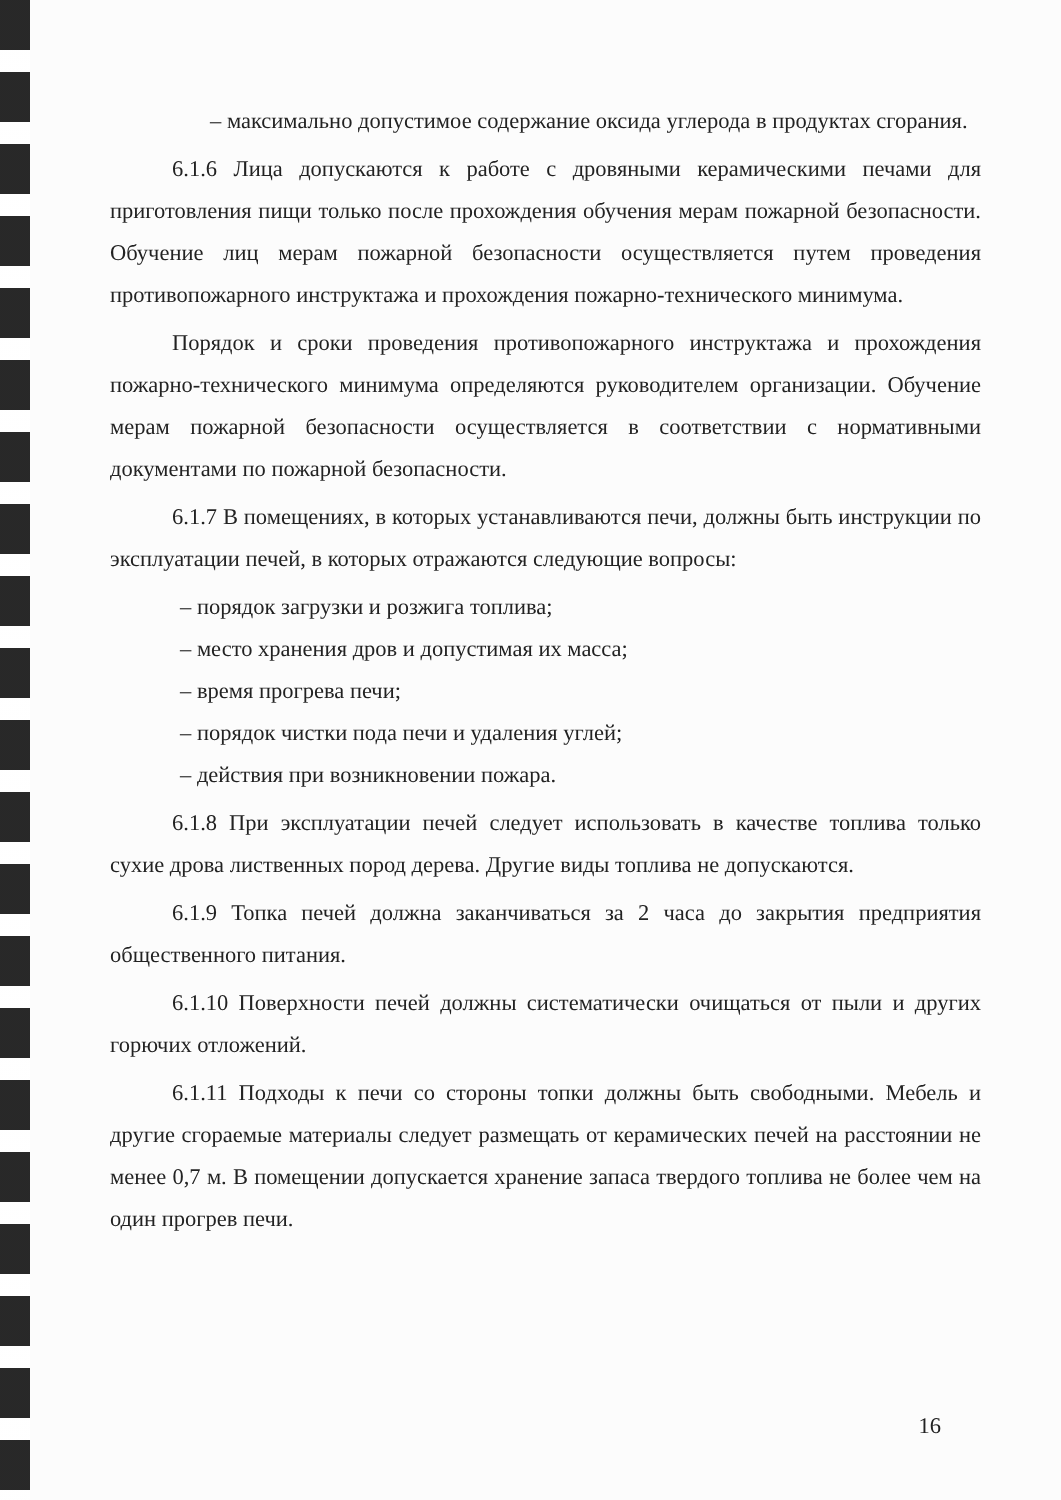– максимально допустимое содержание оксида углерода в продуктах сгорания.
6.1.6 Лица допускаются к работе с дровяными керамическими печами для приготовления пищи только после прохождения обучения мерам пожарной безопасности. Обучение лиц мерам пожарной безопасности осуществляется путем проведения противопожарного инструктажа и прохождения пожарно-технического минимума.
Порядок и сроки проведения противопожарного инструктажа и прохождения пожарно-технического минимума определяются руководителем организации. Обучение мерам пожарной безопасности осуществляется в соответствии с нормативными документами по пожарной безопасности.
6.1.7 В помещениях, в которых устанавливаются печи, должны быть инструкции по эксплуатации печей, в которых отражаются следующие вопросы:
– порядок загрузки и розжига топлива;
– место хранения дров и допустимая их масса;
– время прогрева печи;
– порядок чистки пода печи и удаления углей;
– действия при возникновении пожара.
6.1.8 При эксплуатации печей следует использовать в качестве топлива только сухие дрова лиственных пород дерева. Другие виды топлива не допускаются.
6.1.9 Топка печей должна заканчиваться за 2 часа до закрытия предприятия общественного питания.
6.1.10 Поверхности печей должны систематически очищаться от пыли и других горючих отложений.
6.1.11 Подходы к печи со стороны топки должны быть свободными. Мебель и другие сгораемые материалы следует размещать от керамических печей на расстоянии не менее 0,7 м. В помещении допускается хранение запаса твердого топлива не более чем на один прогрев печи.
16